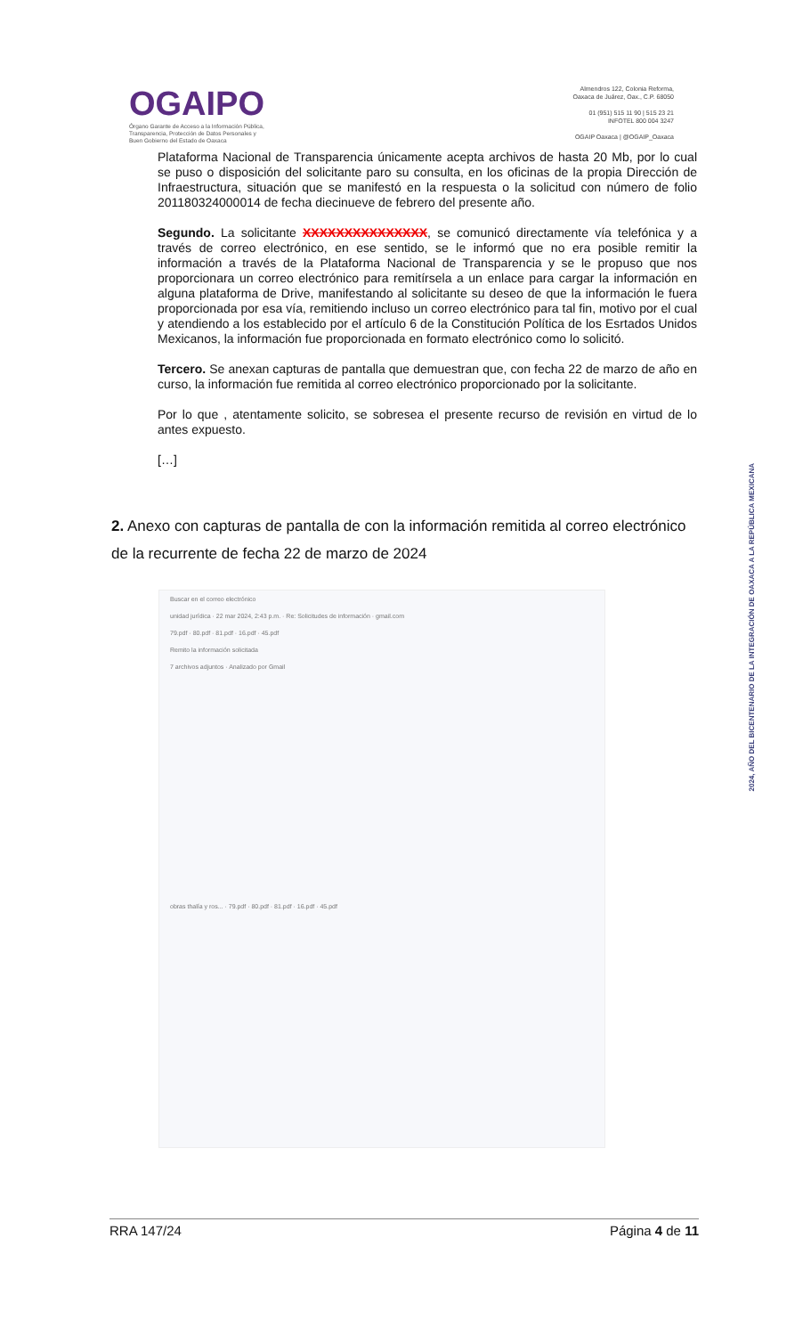OGAIPO
Órgano Garante de Acceso a la Información Pública,
Transparencia, Protección de Datos Personales y
Buen Gobierno del Estado de Oaxaca
Almendros 122, Colonia Reforma,
Oaxaca de Juárez, Oax., C.P. 68050
01 (951) 515 11 90 | 515 23 21
INFOTEL 800 004 3247
OGAIP Oaxaca | @OGAIP_Oaxaca
Plataforma Nacional de Transparencia únicamente acepta archivos de hasta 20 Mb, por lo cual se puso o disposición del solicitante paro su consulta, en los oficinas de la propia Dirección de Infraestructura, situación que se manifestó en la respuesta o la solicitud con número de folio 201180324000014 de fecha diecinueve de febrero del presente año.
Segundo. La solicitante XXXXXXXXXXXXXXX, se comunicó directamente vía telefónica y a través de correo electrónico, en ese sentido, se le informó que no era posible remitir la información a través de la Plataforma Nacional de Transparencia y se le propuso que nos proporcionara un correo electrónico para remitírsela a un enlace para cargar la información en alguna plataforma de Drive, manifestando al solicitante su deseo de que la información le fuera proporcionada por esa vía, remitiendo incluso un correo electrónico para tal fin, motivo por el cual y atendiendo a los establecido por el artículo 6 de la Constitución Política de los Esrtados Unidos Mexicanos, la información fue proporcionada en formato electrónico como lo solicitó.
Tercero. Se anexan capturas de pantalla que demuestran que, con fecha 22 de marzo de año en curso, la información fue remitida al correo electrónico proporcionado por la solicitante.
Por lo que , atentamente solicito, se sobresea el presente recurso de revisión en virtud de lo antes expuesto.
[…]
2. Anexo con capturas de pantalla de con la información remitida al correo electrónico de la recurrente de fecha 22 de marzo de 2024
Buscar en el correo electrónico
unidad jurídica · 22 mar 2024, 2:43 p.m. · Re: Solicitudes de información · gmail.com
79.pdf · 80.pdf · 81.pdf · 16.pdf · 45.pdf
Remito la información solicitada
7 archivos adjuntos · Analizado por Gmail
obras thalía y ros... · 79.pdf · 80.pdf · 81.pdf · 16.pdf · 45.pdf
2024, AÑO DEL BICENTENARIO DE LA INTEGRACIÓN DE OAXACA A LA REPÚBLICA MEXICANA
RRA 147/24 Página 4 de 11